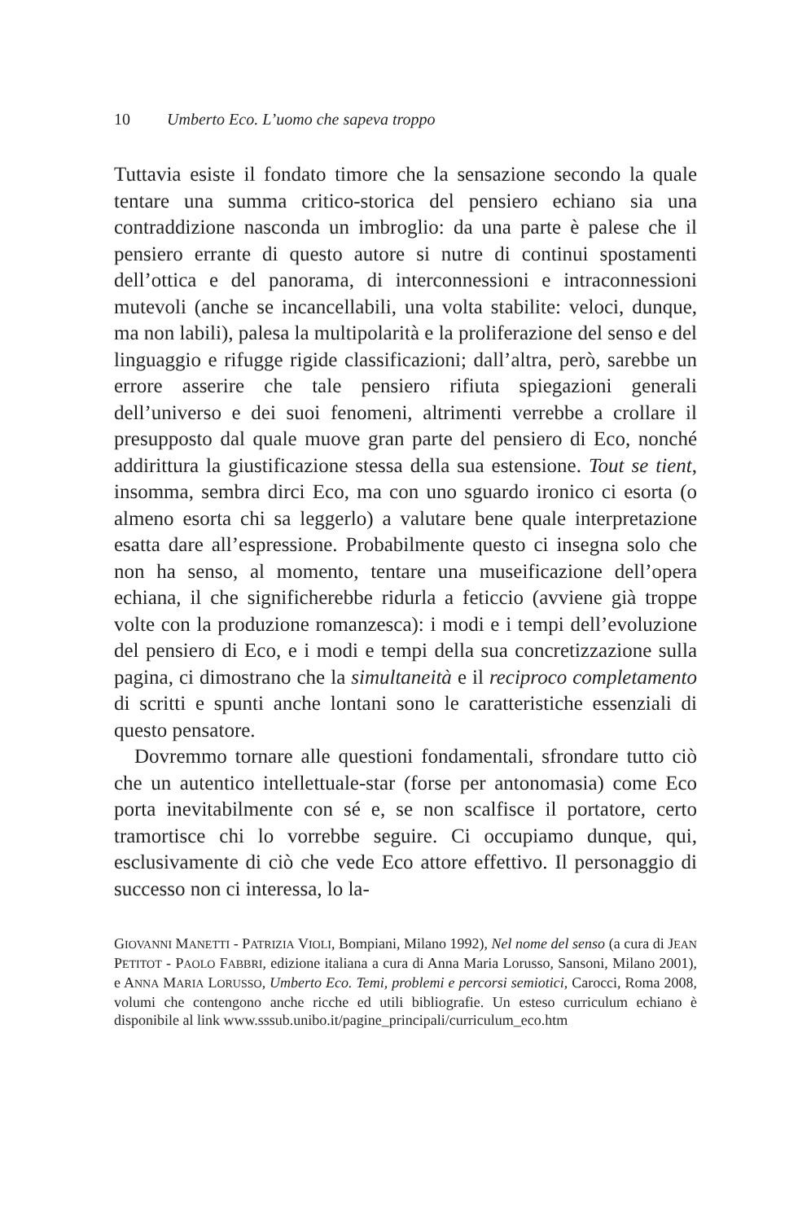10 Umberto Eco. L’uomo che sapeva troppo
Tuttavia esiste il fondato timore che la sensazione secondo la quale tentare una summa critico-storica del pensiero echiano sia una contraddizione nasconda un imbroglio: da una parte è palese che il pensiero errante di questo autore si nutre di continui spostamenti dell’ottica e del panorama, di interconnessioni e intraconnessioni mutevoli (anche se incancellabili, una volta stabilite: veloci, dunque, ma non labili), palesa la multipolarità e la proliferazione del senso e del linguaggio e rifugge rigide classificazioni; dall’altra, però, sarebbe un errore asserire che tale pensiero rifiuta spiegazioni generali dell’universo e dei suoi fenomeni, altrimenti verrebbe a crollare il presupposto dal quale muove gran parte del pensiero di Eco, nonché addirittura la giustificazione stessa della sua estensione. Tout se tient, insomma, sembra dirci Eco, ma con uno sguardo ironico ci esorta (o almeno esorta chi sa leggerlo) a valutare bene quale interpretazione esatta dare all’espressione. Probabilmente questo ci insegna solo che non ha senso, al momento, tentare una museificazione dell’opera echiana, il che significherebbe ridurla a feticcio (avviene già troppe volte con la produzione romanzesca): i modi e i tempi dell’evoluzione del pensiero di Eco, e i modi e tempi della sua concretizzazione sulla pagina, ci dimostrano che la simultaneità e il reciproco completamento di scritti e spunti anche lontani sono le caratteristiche essenziali di questo pensatore.
Dovremmo tornare alle questioni fondamentali, sfrondare tutto ciò che un autentico intellettuale-star (forse per antonomasia) come Eco porta inevitabilmente con sé e, se non scalfisce il portatore, certo tramortisce chi lo vorrebbe seguire. Ci occupiamo dunque, qui, esclusivamente di ciò che vede Eco attore effettivo. Il personaggio di successo non ci interessa, lo la-
GIOVANNI MANETTI - PATRIZIA VIOLI, Bompiani, Milano 1992), Nel nome del senso (a cura di JEAN PETITOT - PAOLO FABBRI, edizione italiana a cura di Anna Maria Lorusso, Sansoni, Milano 2001), e ANNA MARIA LORUSSO, Umberto Eco. Temi, problemi e percorsi semiotici, Carocci, Roma 2008, volumi che contengono anche ricche ed utili bibliografie. Un esteso curriculum echiano è disponibile al link www.sssub.unibo.it/pagine_principali/curriculum_eco.htm